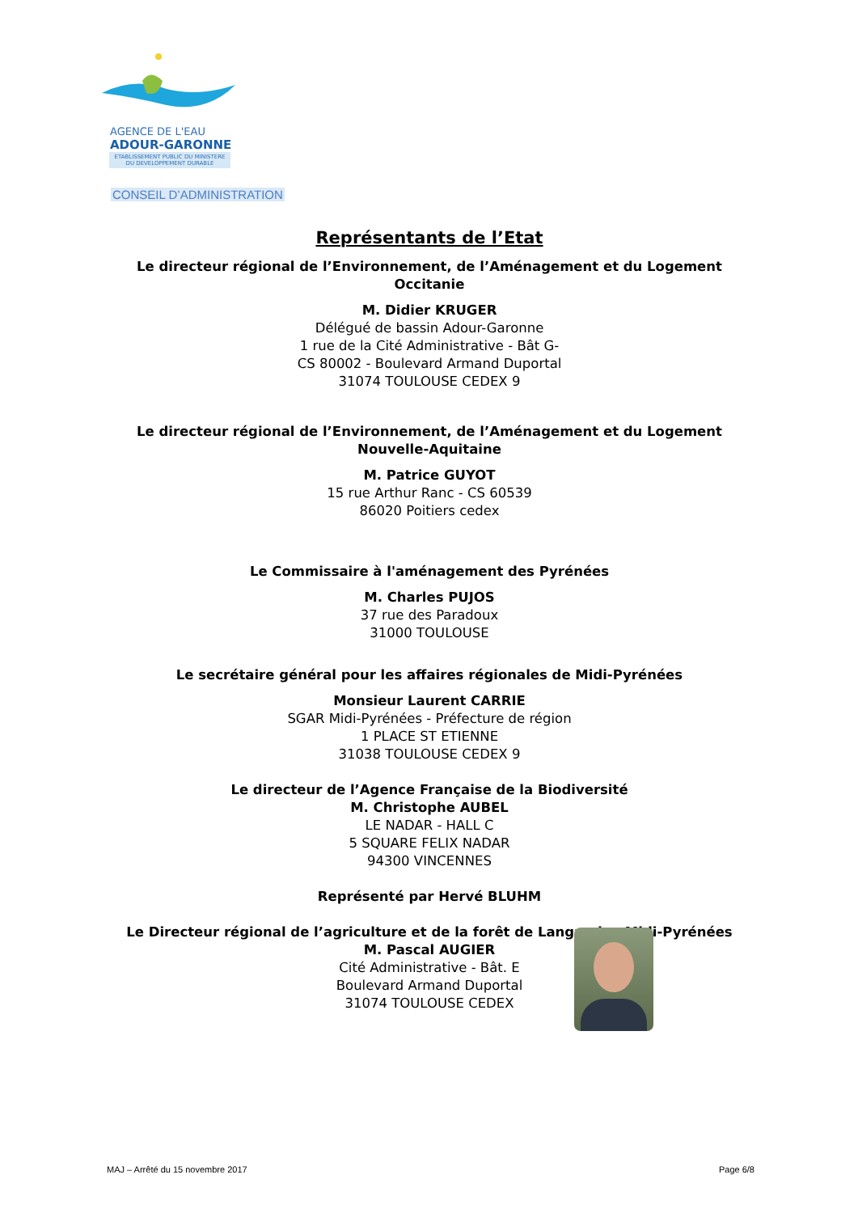AGENCE DE L'EAU
ADOUR-GARONNE
ETABLISSEMENT PUBLIC DU MINISTERE
DU DEVELOPPEMENT DURABLE
CONSEIL D’ADMINISTRATION
Représentants de l’Etat
Le directeur régional de l’Environnement, de l’Aménagement et du Logement
Occitanie
M. Didier KRUGER
Délégué de bassin Adour-Garonne
1 rue de la Cité Administrative - Bât G-
CS 80002 - Boulevard Armand Duportal
31074 TOULOUSE CEDEX 9
Le directeur régional de l’Environnement, de l’Aménagement et du Logement
Nouvelle-Aquitaine
M. Patrice GUYOT
15 rue Arthur Ranc - CS 60539
86020 Poitiers cedex
Le Commissaire à l'aménagement des Pyrénées
M. Charles PUJOS
37 rue des Paradoux
31000 TOULOUSE
Le secrétaire général pour les affaires régionales de Midi-Pyrénées
Monsieur Laurent CARRIE
SGAR Midi-Pyrénées - Préfecture de région
1 PLACE ST ETIENNE
31038 TOULOUSE CEDEX 9
Le directeur de l’Agence Française de la Biodiversité
M. Christophe AUBEL
LE NADAR - HALL C
5 SQUARE FELIX NADAR
94300 VINCENNES
Représenté par Hervé BLUHM
Le Directeur régional de l’agriculture et de la forêt de Languedoc-Midi-Pyrénées
M. Pascal AUGIER
Cité Administrative - Bât. E
Boulevard Armand Duportal
31074 TOULOUSE CEDEX
MAJ – Arrêté du 15 novembre 2017 Page 6/8